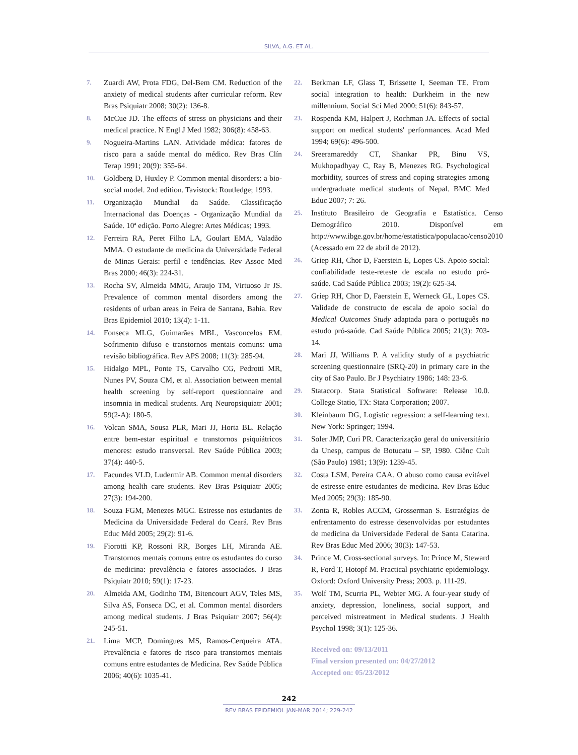SILVA, A.G. ET AL.
7. Zuardi AW, Prota FDG, Del-Bem CM. Reduction of the anxiety of medical students after curricular reform. Rev Bras Psiquiatr 2008; 30(2): 136-8.
8. McCue JD. The effects of stress on physicians and their medical practice. N Engl J Med 1982; 306(8): 458-63.
9. Nogueira-Martins LAN. Atividade médica: fatores de risco para a saúde mental do médico. Rev Bras Clín Terap 1991; 20(9): 355-64.
10. Goldberg D, Huxley P. Common mental disorders: a bio-social model. 2nd edition. Tavistock: Routledge; 1993.
11. Organização Mundial da Saúde. Classificação Internacional das Doenças - Organização Mundial da Saúde. 10ª edição. Porto Alegre: Artes Médicas; 1993.
12. Ferreira RA, Peret Filho LA, Goulart EMA, Valadão MMA. O estudante de medicina da Universidade Federal de Minas Gerais: perfil e tendências. Rev Assoc Med Bras 2000; 46(3): 224-31.
13. Rocha SV, Almeida MMG, Araujo TM, Virtuoso Jr JS. Prevalence of common mental disorders among the residents of urban areas in Feira de Santana, Bahia. Rev Bras Epidemiol 2010; 13(4): 1-11.
14. Fonseca MLG, Guimarães MBL, Vasconcelos EM. Sofrimento difuso e transtornos mentais comuns: uma revisão bibliográfica. Rev APS 2008; 11(3): 285-94.
15. Hidalgo MPL, Ponte TS, Carvalho CG, Pedrotti MR, Nunes PV, Souza CM, et al. Association between mental health screening by self-report questionnaire and insomnia in medical students. Arq Neuropsiquiatr 2001; 59(2-A): 180-5.
16. Volcan SMA, Sousa PLR, Mari JJ, Horta BL. Relação entre bem-estar espiritual e transtornos psiquiátricos menores: estudo transversal. Rev Saúde Pública 2003; 37(4): 440-5.
17. Facundes VLD, Ludermir AB. Common mental disorders among health care students. Rev Bras Psiquiatr 2005; 27(3): 194-200.
18. Souza FGM, Menezes MGC. Estresse nos estudantes de Medicina da Universidade Federal do Ceará. Rev Bras Educ Méd 2005; 29(2): 91-6.
19. Fiorotti KP, Rossoni RR, Borges LH, Miranda AE. Transtornos mentais comuns entre os estudantes do curso de medicina: prevalência e fatores associados. J Bras Psiquiatr 2010; 59(1): 17-23.
20. Almeida AM, Godinho TM, Bitencourt AGV, Teles MS, Silva AS, Fonseca DC, et al. Common mental disorders among medical students. J Bras Psiquiatr 2007; 56(4): 245-51.
21. Lima MCP, Domingues MS, Ramos-Cerqueira ATA. Prevalência e fatores de risco para transtornos mentais comuns entre estudantes de Medicina. Rev Saúde Pública 2006; 40(6): 1035-41.
22. Berkman LF, Glass T, Brissette I, Seeman TE. From social integration to health: Durkheim in the new millennium. Social Sci Med 2000; 51(6): 843-57.
23. Rospenda KM, Halpert J, Rochman JA. Effects of social support on medical students' performances. Acad Med 1994; 69(6): 496-500.
24. Sreeramareddy CT, Shankar PR, Binu VS, Mukhopadhyay C, Ray B, Menezes RG. Psychological morbidity, sources of stress and coping strategies among undergraduate medical students of Nepal. BMC Med Educ 2007; 7: 26.
25. Instituto Brasileiro de Geografia e Estatística. Censo Demográfico 2010. Disponível em http://www.ibge.gov.br/home/estatistica/populacao/censo2010 (Acessado em 22 de abril de 2012).
26. Griep RH, Chor D, Faerstein E, Lopes CS. Apoio social: confiabilidade teste-reteste de escala no estudo pró-saúde. Cad Saúde Pública 2003; 19(2): 625-34.
27. Griep RH, Chor D, Faerstein E, Werneck GL, Lopes CS. Validade de constructo de escala de apoio social do Medical Outcomes Study adaptada para o português no estudo pró-saúde. Cad Saúde Pública 2005; 21(3): 703-14.
28. Mari JJ, Williams P. A validity study of a psychiatric screening questionnaire (SRQ-20) in primary care in the city of Sao Paulo. Br J Psychiatry 1986; 148: 23-6.
29. Statacorp. Stata Statistical Software: Release 10.0. College Statio, TX: Stata Corporation; 2007.
30. Kleinbaum DG, Logistic regression: a self-learning text. New York: Springer; 1994.
31. Soler JMP, Curi PR. Caracterização geral do universitário da Unesp, campus de Botucatu – SP, 1980. Ciênc Cult (São Paulo) 1981; 13(9): 1239-45.
32. Costa LSM, Pereira CAA. O abuso como causa evitável de estresse entre estudantes de medicina. Rev Bras Educ Med 2005; 29(3): 185-90.
33. Zonta R, Robles ACCM, Grosserman S. Estratégias de enfrentamento do estresse desenvolvidas por estudantes de medicina da Universidade Federal de Santa Catarina. Rev Bras Educ Med 2006; 30(3): 147-53.
34. Prince M. Cross-sectional surveys. In: Prince M, Steward R, Ford T, Hotopf M. Practical psychiatric epidemiology. Oxford: Oxford University Press; 2003. p. 111-29.
35. Wolf TM, Scurria PL, Webter MG. A four-year study of anxiety, depression, loneliness, social support, and perceived mistreatment in Medical students. J Health Psychol 1998; 3(1): 125-36.
Received on: 09/13/2011
Final version presented on: 04/27/2012
Accepted on: 05/23/2012
242
REV BRAS EPIDEMIOL JAN-MAR 2014; 229-242